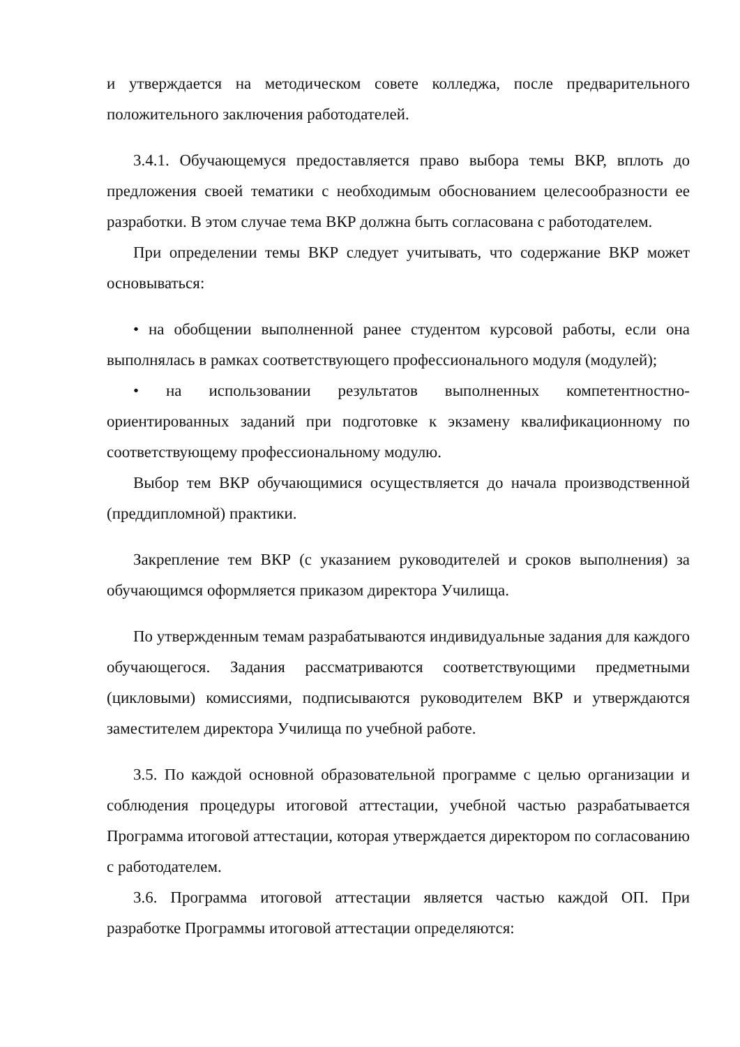и утверждается на методическом совете колледжа, после предварительного положительного заключения работодателей.
3.4.1. Обучающемуся предоставляется право выбора темы ВКР, вплоть до предложения своей тематики с необходимым обоснованием целесообразности ее разработки. В этом случае тема ВКР должна быть согласована с работодателем.
При определении темы ВКР следует учитывать, что содержание ВКР может основываться:
• на обобщении выполненной ранее студентом курсовой работы, если она выполнялась в рамках соответствующего профессионального модуля (модулей);
• на использовании результатов выполненных компетентностно-ориентированных заданий при подготовке к экзамену квалификационному по соответствующему профессиональному модулю.
Выбор тем ВКР обучающимися осуществляется до начала производственной (преддипломной) практики.
Закрепление тем ВКР (с указанием руководителей и сроков выполнения) за обучающимся оформляется приказом директора Училища.
По утвержденным темам разрабатываются индивидуальные задания для каждого обучающегося. Задания рассматриваются соответствующими предметными (цикловыми) комиссиями, подписываются руководителем ВКР и утверждаются заместителем директора Училища по учебной работе.
3.5. По каждой основной образовательной программе с целью организации и соблюдения процедуры итоговой аттестации, учебной частью разрабатывается Программа итоговой аттестации, которая утверждается директором по согласованию с работодателем.
3.6. Программа итоговой аттестации является частью каждой ОП. При разработке Программы итоговой аттестации определяются: